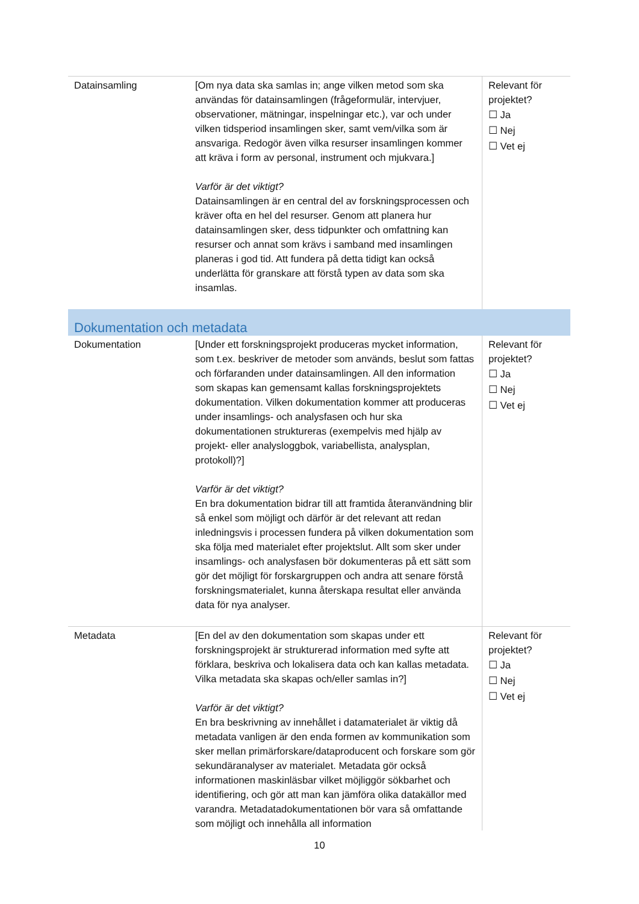| Datainsamling | [Om nya data ska samlas in; ange vilken metod som ska användas för datainsamlingen (frågeformulär, intervjuer, observationer, mätningar, inspelningar etc.), var och under vilken tidsperiod insamlingen sker, samt vem/vilka som är ansvariga. Redogör även vilka resurser insamlingen kommer att kräva i form av personal, instrument och mjukvara.] Varför är det viktigt? Datainsamlingen är en central del av forskningsprocessen och kräver ofta en hel del resurser. Genom att planera hur datainsamlingen sker, dess tidpunkter och omfattning kan resurser och annat som krävs i samband med insamlingen planeras i god tid. Att fundera på detta tidigt kan också underlätta för granskare att förstå typen av data som ska insamlas. | Relevant för projektet? ☐ Ja ☐ Nej ☐ Vet ej |
| Dokumentation och metadata | | |
| Dokumentation | [Under ett forskningsprojekt produceras mycket information, som t.ex. beskriver de metoder som används, beslut som fattas och förfaranden under datainsamlingen. All den information som skapas kan gemensamt kallas forskningsprojektets dokumentation. Vilken dokumentation kommer att produceras under insamlings- och analysfasen och hur ska dokumentationen struktureras (exempelvis med hjälp av projekt- eller analysloggbok, variabellista, analysplan, protokoll)?] Varför är det viktigt? En bra dokumentation bidrar till att framtida återanvändning blir så enkel som möjligt och därför är det relevant att redan inledningsvis i processen fundera på vilken dokumentation som ska följa med materialet efter projektslut. Allt som sker under insamlings- och analysfasen bör dokumenteras på ett sätt som gör det möjligt för forskargruppen och andra att senare förstå forskningsmaterialet, kunna återskapa resultat eller använda data för nya analyser. | Relevant för projektet? ☐ Ja ☐ Nej ☐ Vet ej |
| Metadata | [En del av den dokumentation som skapas under ett forskningsprojekt är strukturerad information med syfte att förklara, beskriva och lokalisera data och kan kallas metadata. Vilka metadata ska skapas och/eller samlas in?] Varför är det viktigt? En bra beskrivning av innehållet i datamaterialet är viktig då metadata vanligen är den enda formen av kommunikation som sker mellan primärforskare/dataproducent och forskare som gör sekundäranalyser av materialet. Metadata gör också informationen maskinläsbar vilket möjliggör sökbarhet och identifiering, och gör att man kan jämföra olika datakällor med varandra. Metadatadokumentationen bör vara så omfattande som möjligt och innehålla all information | Relevant för projektet? ☐ Ja ☐ Nej ☐ Vet ej |
10